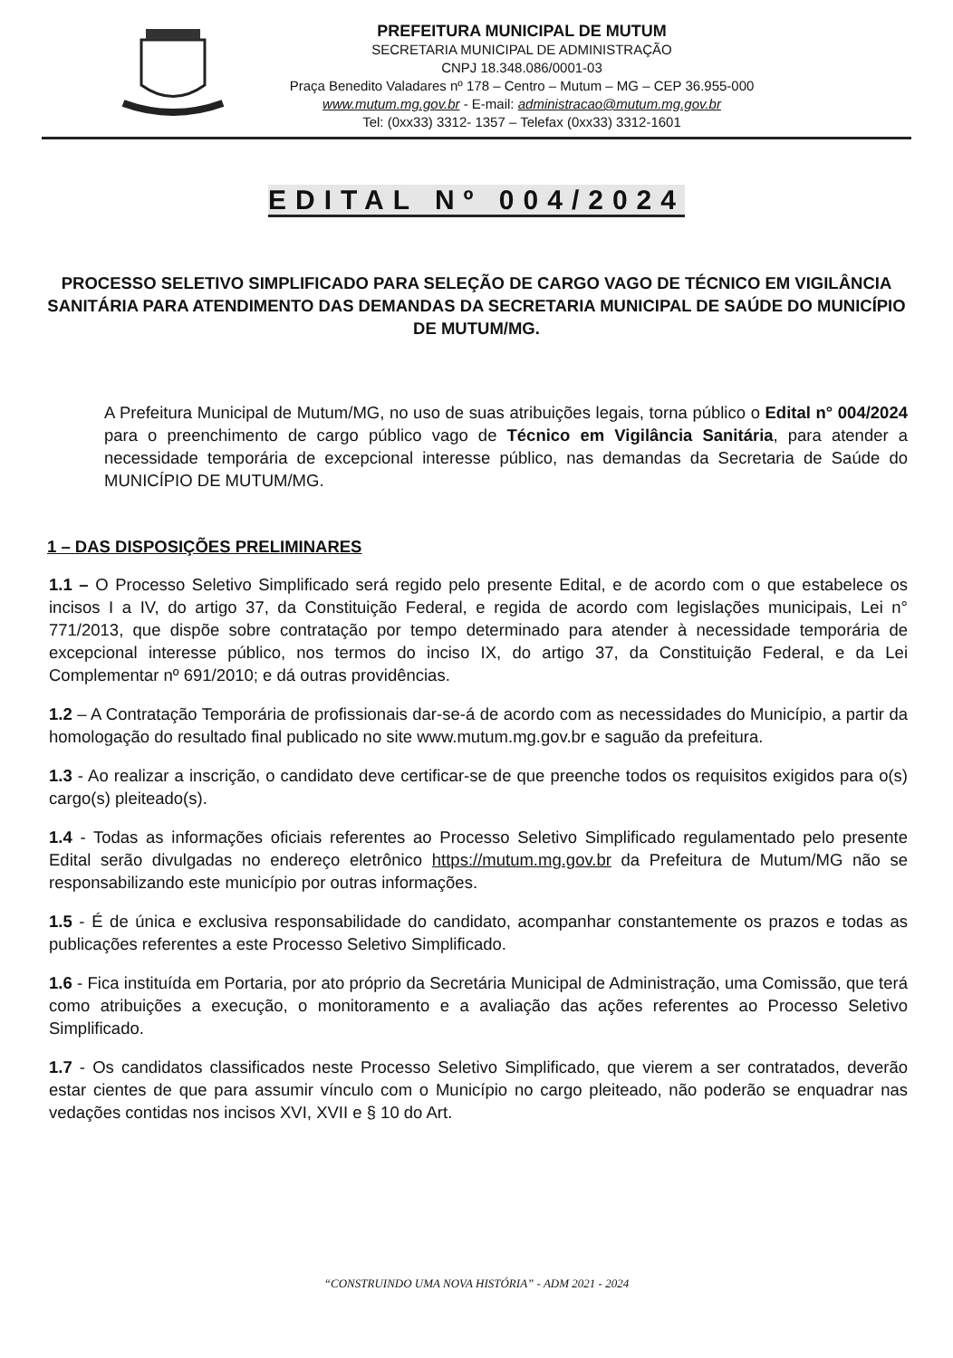PREFEITURA MUNICIPAL DE MUTUM
SECRETARIA MUNICIPAL DE ADMINISTRAÇÃO
CNPJ 18.348.086/0001-03
Praça Benedito Valadares nº 178 – Centro – Mutum – MG – CEP 36.955-000
www.mutum.mg.gov.br - E-mail: administracao@mutum.mg.gov.br
Tel: (0xx33) 3312- 1357 – Telefax (0xx33) 3312-1601
EDITAL Nº 004/2024
PROCESSO SELETIVO SIMPLIFICADO PARA SELEÇÃO DE CARGO VAGO DE TÉCNICO EM VIGILÂNCIA SANITÁRIA PARA ATENDIMENTO DAS DEMANDAS DA SECRETARIA MUNICIPAL DE SAÚDE DO MUNICÍPIO DE MUTUM/MG.
A Prefeitura Municipal de Mutum/MG, no uso de suas atribuições legais, torna público o Edital n° 004/2024 para o preenchimento de cargo público vago de Técnico em Vigilância Sanitária, para atender a necessidade temporária de excepcional interesse público, nas demandas da Secretaria de Saúde do MUNICÍPIO DE MUTUM/MG.
1 – DAS DISPOSIÇÕES PRELIMINARES
1.1 – O Processo Seletivo Simplificado será regido pelo presente Edital, e de acordo com o que estabelece os incisos I a IV, do artigo 37, da Constituição Federal, e regida de acordo com legislações municipais, Lei n° 771/2013, que dispõe sobre contratação por tempo determinado para atender à necessidade temporária de excepcional interesse público, nos termos do inciso IX, do artigo 37, da Constituição Federal, e da Lei Complementar nº 691/2010; e dá outras providências.
1.2 – A Contratação Temporária de profissionais dar-se-á de acordo com as necessidades do Município, a partir da homologação do resultado final publicado no site www.mutum.mg.gov.br e saguão da prefeitura.
1.3 - Ao realizar a inscrição, o candidato deve certificar-se de que preenche todos os requisitos exigidos para o(s) cargo(s) pleiteado(s).
1.4 - Todas as informações oficiais referentes ao Processo Seletivo Simplificado regulamentado pelo presente Edital serão divulgadas no endereço eletrônico https://mutum.mg.gov.br da Prefeitura de Mutum/MG não se responsabilizando este município por outras informações.
1.5 - É de única e exclusiva responsabilidade do candidato, acompanhar constantemente os prazos e todas as publicações referentes a este Processo Seletivo Simplificado.
1.6 - Fica instituída em Portaria, por ato próprio da Secretária Municipal de Administração, uma Comissão, que terá como atribuições a execução, o monitoramento e a avaliação das ações referentes ao Processo Seletivo Simplificado.
1.7 - Os candidatos classificados neste Processo Seletivo Simplificado, que vierem a ser contratados, deverão estar cientes de que para assumir vínculo com o Município no cargo pleiteado, não poderão se enquadrar nas vedações contidas nos incisos XVI, XVII e § 10 do Art.
“CONSTRUINDO UMA NOVA HISTÓRIA” - ADM 2021 - 2024